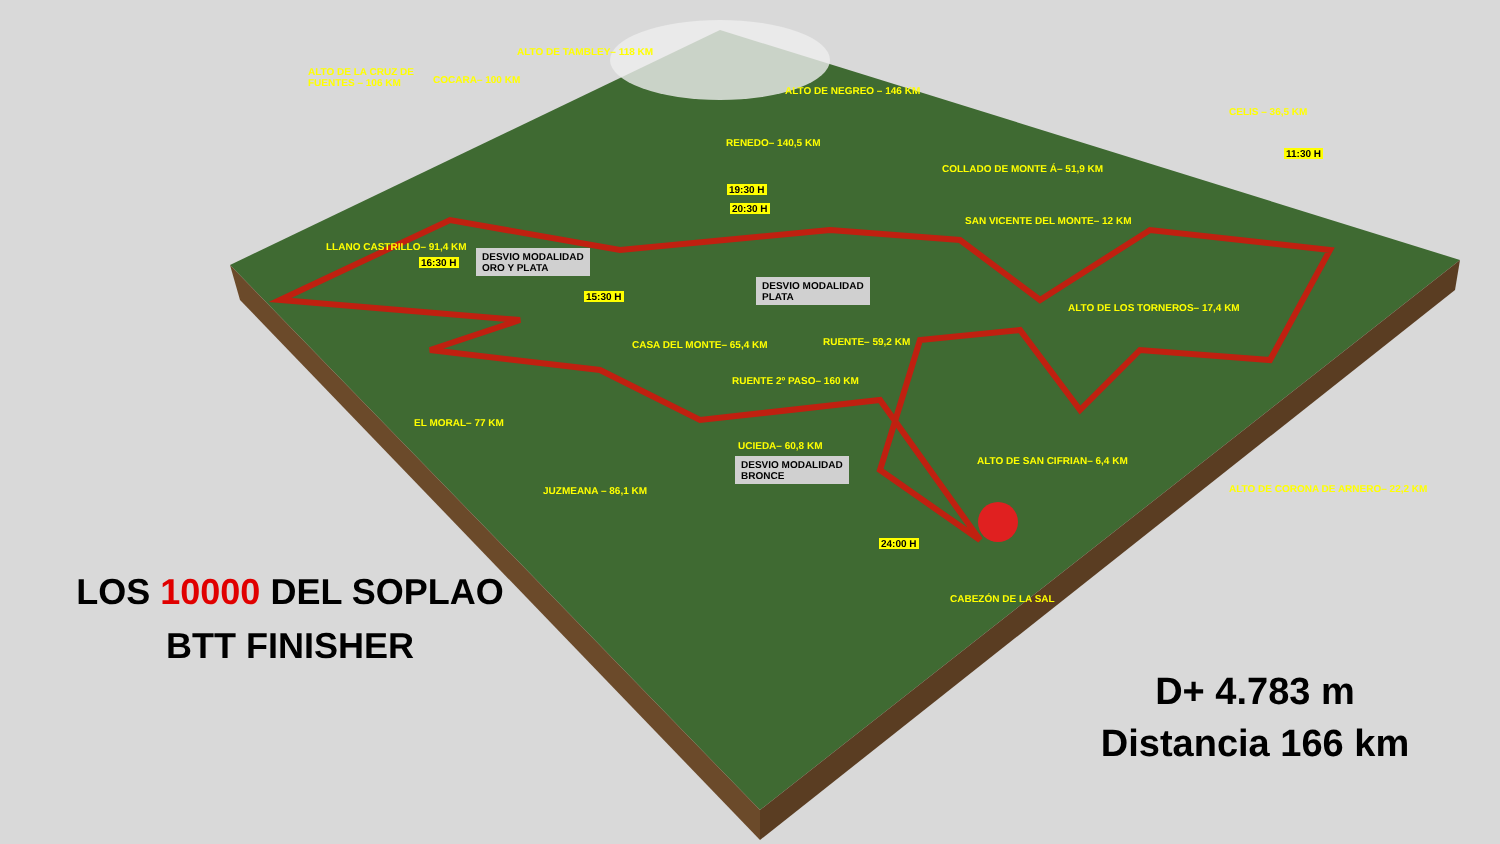ALTO DE LA CRUZ DE
FUENTES – 106 KM
COCARA– 100 KM
ALTO DE TAMBLEY– 118 KM
ALTO DE NEGREO – 146 KM
RENEDO– 140,5 KM
COLLADO DE MONTE Á– 51,9 KM
SAN VICENTE DEL MONTE– 12 KM
CELIS – 36,5 KM
11:30 H
19:30 H
20:30 H
LLANO CASTRILLO– 91,4 KM
16:30 H
DESVIO MODALIDAD
ORO Y PLATA
DESVIO MODALIDAD
PLATA
15:30 H
ALTO DE LOS TORNEROS– 17,4 KM
CASA DEL MONTE– 65,4 KM RUENTE– 59,2 KM
RUENTE 2º PASO– 160 KM
EL MORAL– 77 KM
UCIEDA– 60,8 KM
DESVIO MODALIDAD
BRONCE
ALTO DE SAN CIFRIAN– 6,4 KM
ALTO DE CORONA DE ARNERO– 22,2 KM
JUZMEANA – 86,1 KM
24:00 H
CABEZÓN DE LA SAL
LOS 10000 DEL SOPLAO
BTT FINISHER
D+ 4.783 m
Distancia 166 km